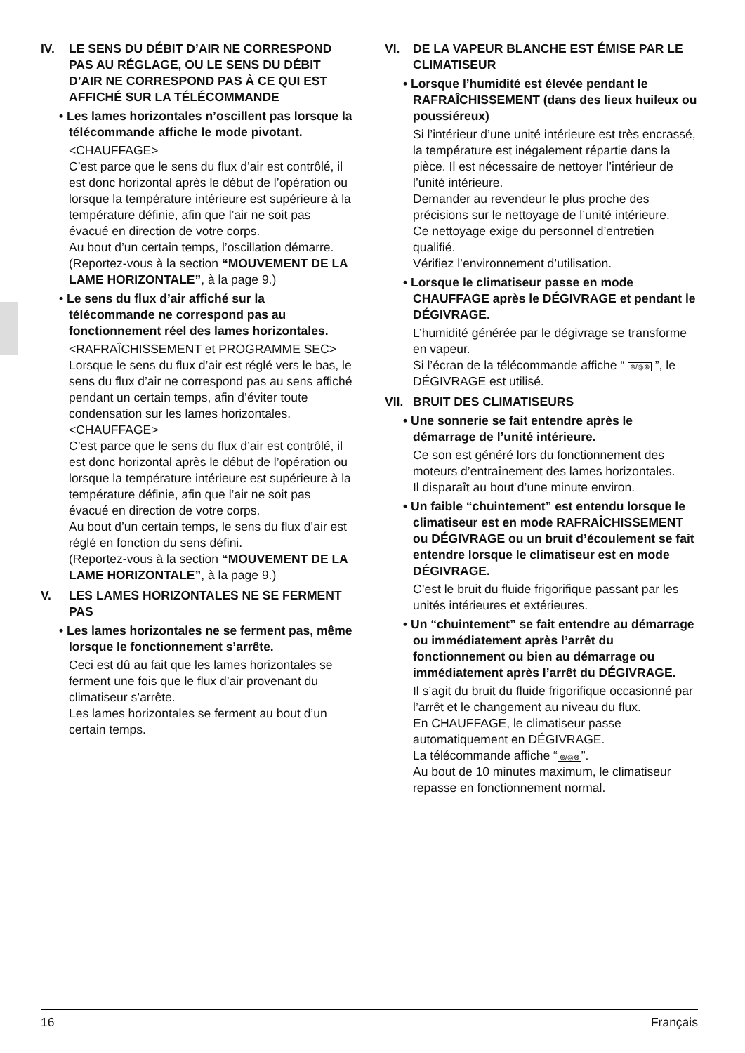IV. LE SENS DU DÉBIT D’AIR NE CORRESPOND PAS AU RÉGLAGE, OU LE SENS DU DÉBIT D’AIR NE CORRESPOND PAS À CE QUI EST AFFICHÉ SUR LA TÉLÉCOMMANDE
• Les lames horizontales n’oscillent pas lorsque la télécommande affiche le mode pivotant.
<CHAUFFAGE>
C’est parce que le sens du flux d’air est contrôlé, il est donc horizontal après le début de l’opération ou lorsque la température intérieure est supérieure à la température définie, afin que l’air ne soit pas évacué en direction de votre corps.
Au bout d’un certain temps, l’oscillation démarre.
(Reportez-vous à la section “MOUVEMENT DE LA LAME HORIZONTALE”, à la page 9.)
• Le sens du flux d’air affiché sur la télécommande ne correspond pas au fonctionnement réel des lames horizontales.
<RAFRAÎCHISSEMENT et PROGRAMME SEC>
Lorsque le sens du flux d’air est réglé vers le bas, le sens du flux d’air ne correspond pas au sens affiché pendant un certain temps, afin d’éviter toute condensation sur les lames horizontales.
<CHAUFFAGE>
C’est parce que le sens du flux d’air est contrôlé, il est donc horizontal après le début de l’opération ou lorsque la température intérieure est supérieure à la température définie, afin que l’air ne soit pas évacué en direction de votre corps.
Au bout d’un certain temps, le sens du flux d’air est réglé en fonction du sens défini.
(Reportez-vous à la section “MOUVEMENT DE LA LAME HORIZONTALE”, à la page 9.)
V. LES LAMES HORIZONTALES NE SE FERMENT PAS
• Les lames horizontales ne se ferment pas, même lorsque le fonctionnement s’arrête.
Ceci est dû au fait que les lames horizontales se ferment une fois que le flux d’air provenant du climatiseur s’arrête.
Les lames horizontales se ferment au bout d’un certain temps.
VI. DE LA VAPEUR BLANCHE EST ÉMISE PAR LE CLIMATISEUR
• Lorsque l’humidité est élevée pendant le RAFRAÎCHISSEMENT (dans des lieux huileux ou poussiéreux)
Si l’intérieur d’une unité intérieure est très encrassé, la température est inégalement répartie dans la pièce. Il est nécessaire de nettoyer l’intérieur de l’unité intérieure.
Demander au revendeur le plus proche des précisions sur le nettoyage de l’unité intérieure.
Ce nettoyage exige du personnel d’entretien qualifié.
Vérifiez l’environnement d’utilisation.
• Lorsque le climatiseur passe en mode CHAUFFAGE après le DÉGIVRAGE et pendant le DÉGIVRAGE.
L’humidité générée par le dégivrage se transforme en vapeur.
Si l’écran de la télécommande affiche “ ⊛/◎⊗ ”, le DÉGIVRAGE est utilisé.
VII. BRUIT DES CLIMATISEURS
• Une sonnerie se fait entendre après le démarrage de l’unité intérieure.
Ce son est généré lors du fonctionnement des moteurs d’entraînement des lames horizontales.
Il disparaît au bout d’une minute environ.
• Un faible “chuintement” est entendu lorsque le climatiseur est en mode RAFRAÎCHISSEMENT ou DÉGIVRAGE ou un bruit d’écoulement se fait entendre lorsque le climatiseur est en mode DÉGIVRAGE.
C’est le bruit du fluide frigorifique passant par les unités intérieures et extérieures.
• Un “chuintement” se fait entendre au démarrage ou immédiatement après l’arrêt du fonctionnement ou bien au démarrage ou immédiatement après l’arrêt du DÉGIVRAGE.
Il s’agit du bruit du fluide frigorifique occasionné par l’arrêt et le changement au niveau du flux.
En CHAUFFAGE, le climatiseur passe automatiquement en DÉGIVRAGE.
La télécommande affiche “⊛/◎⊗”.
Au bout de 10 minutes maximum, le climatiseur repasse en fonctionnement normal.
16 Français